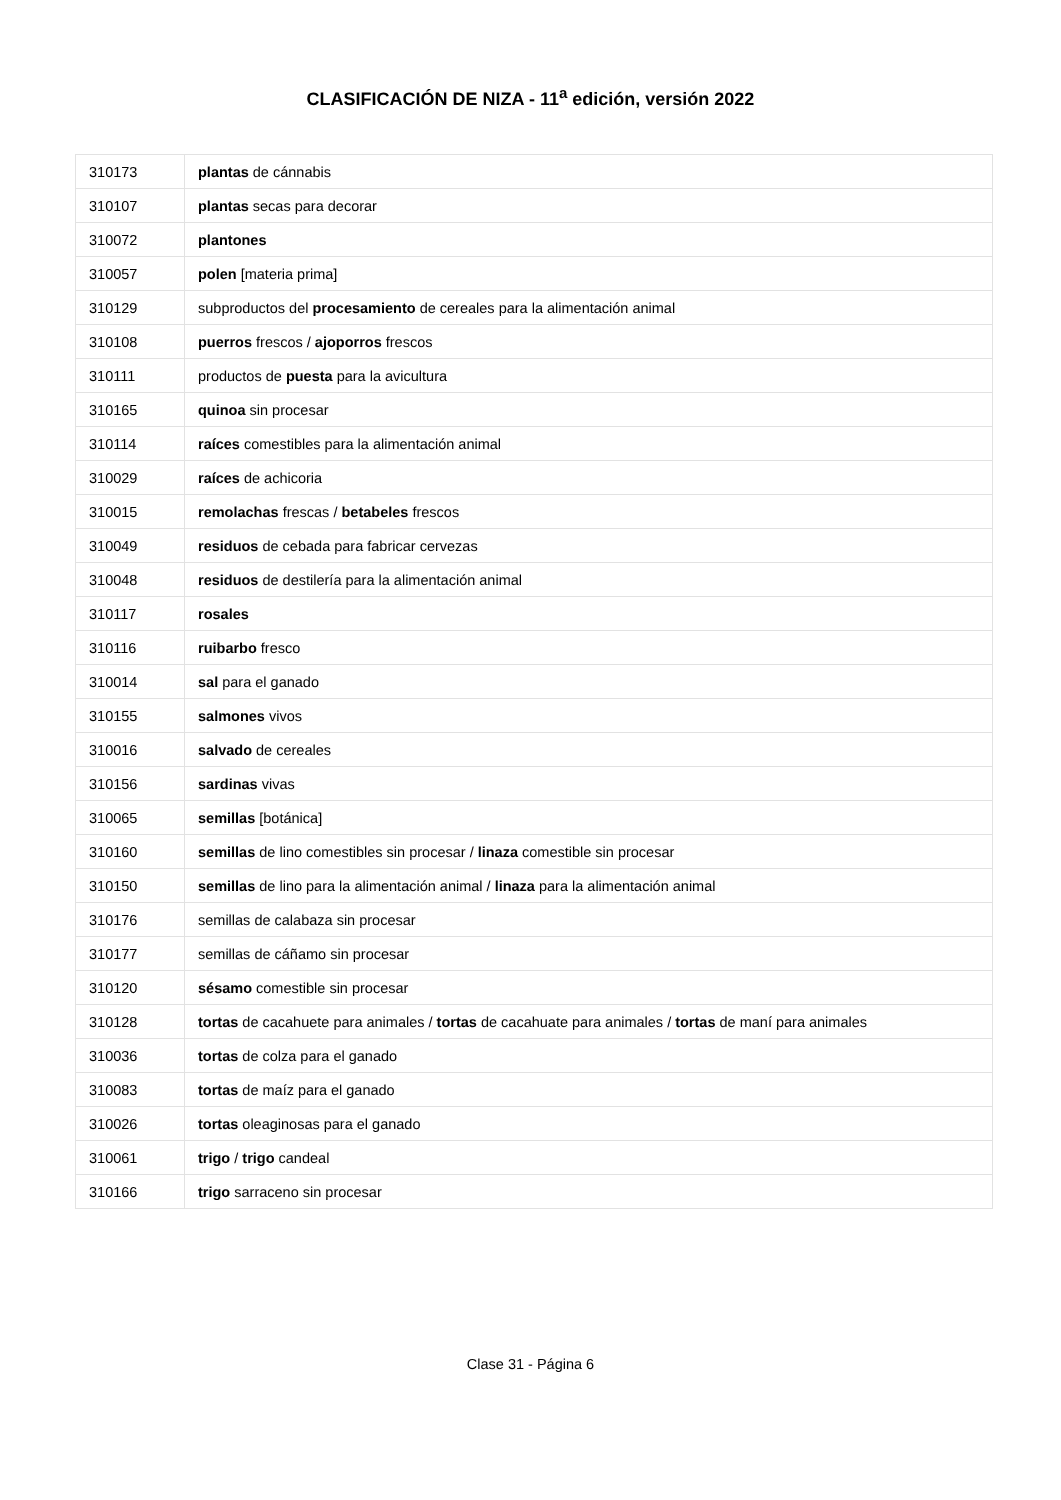CLASIFICACIÓN DE NIZA - 11<sup>a</sup> edición, versión 2022
| 310173 | plantas de cánnabis |
| 310107 | plantas secas para decorar |
| 310072 | plantones |
| 310057 | polen [materia prima] |
| 310129 | subproductos del procesamiento de cereales para la alimentación animal |
| 310108 | puerros frescos / ajoporros frescos |
| 310111 | productos de puesta para la avicultura |
| 310165 | quinoa sin procesar |
| 310114 | raíces comestibles para la alimentación animal |
| 310029 | raíces de achicoria |
| 310015 | remolachas frescas / betabeles frescos |
| 310049 | residuos de cebada para fabricar cervezas |
| 310048 | residuos de destilería para la alimentación animal |
| 310117 | rosales |
| 310116 | ruibarbo fresco |
| 310014 | sal para el ganado |
| 310155 | salmones vivos |
| 310016 | salvado de cereales |
| 310156 | sardinas vivas |
| 310065 | semillas [botánica] |
| 310160 | semillas de lino comestibles sin procesar / linaza comestible sin procesar |
| 310150 | semillas de lino para la alimentación animal / linaza para la alimentación animal |
| 310176 | semillas de calabaza sin procesar |
| 310177 | semillas de cáñamo sin procesar |
| 310120 | sésamo comestible sin procesar |
| 310128 | tortas de cacahuete para animales / tortas de cacahuate para animales / tortas de maní para animales |
| 310036 | tortas de colza para el ganado |
| 310083 | tortas de maíz para el ganado |
| 310026 | tortas oleaginosas para el ganado |
| 310061 | trigo / trigo candeal |
| 310166 | trigo sarraceno sin procesar |
Clase 31 - Página 6